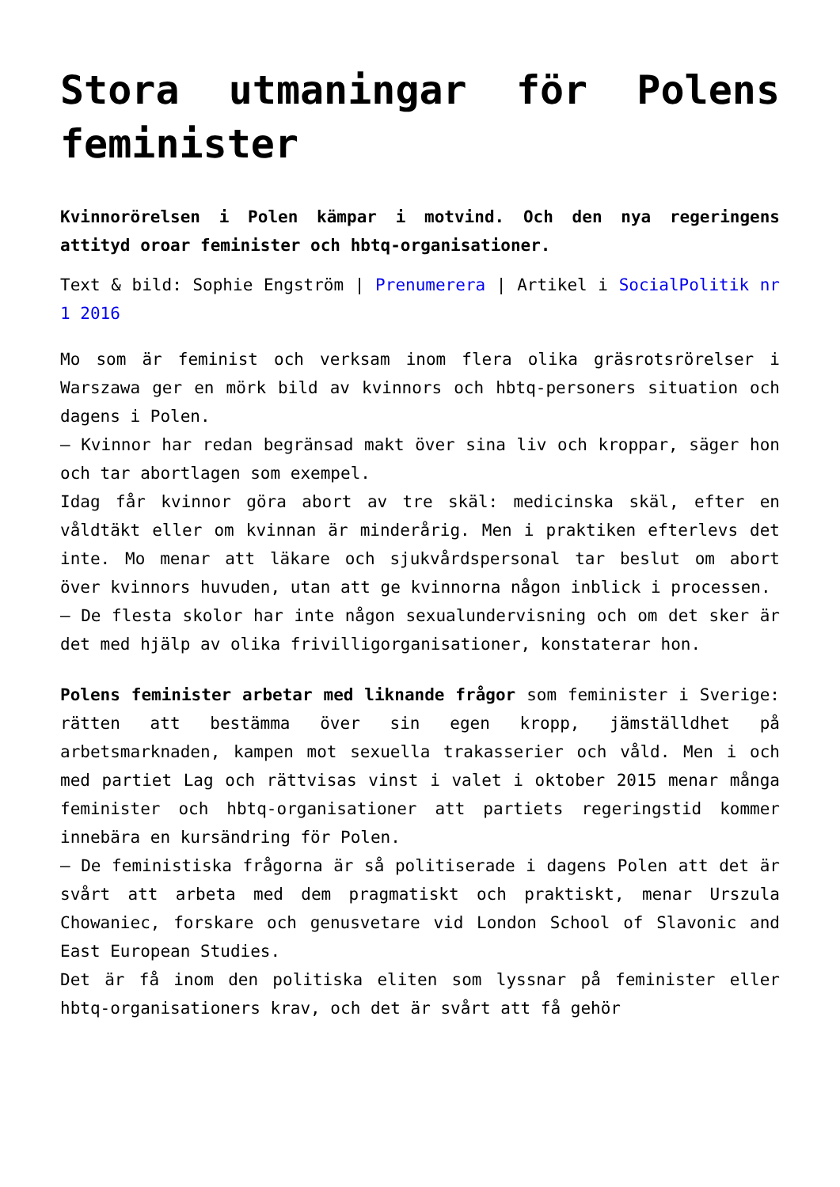Stora utmaningar för Polens feminister
Kvinnorörelsen i Polen kämpar i motvind. Och den nya regeringens attityd oroar feminister och hbtq-organisationer.
Text & bild: Sophie Engström | Prenumerera | Artikel i SocialPolitik nr 1 2016
Mo som är feminist och verksam inom flera olika gräsrotsrörelser i Warszawa ger en mörk bild av kvinnors och hbtq-personers situation och dagens i Polen.
– Kvinnor har redan begränsad makt över sina liv och kroppar, säger hon och tar abortlagen som exempel.
Idag får kvinnor göra abort av tre skäl: medicinska skäl, efter en våldtäkt eller om kvinnan är minderårig. Men i praktiken efterlevs det inte. Mo menar att läkare och sjukvårdspersonal tar beslut om abort över kvinnors huvuden, utan att ge kvinnorna någon inblick i processen.
– De flesta skolor har inte någon sexualundervisning och om det sker är det med hjälp av olika frivilligorganisationer, konstaterar hon.
Polens feminister arbetar med liknande frågor som feminister i Sverige: rätten att bestämma över sin egen kropp, jämställdhet på arbetsmarknaden, kampen mot sexuella trakasserier och våld. Men i och med partiet Lag och rättvisas vinst i valet i oktober 2015 menar många feminister och hbtq-organisationer att partiets regeringstid kommer innebära en kursändring för Polen.
– De feministiska frågorna är så politiserade i dagens Polen att det är svårt att arbeta med dem pragmatiskt och praktiskt, menar Urszula Chowaniec, forskare och genusvetare vid London School of Slavonic and East European Studies.
Det är få inom den politiska eliten som lyssnar på feminister eller hbtq-organisationers krav, och det är svårt att få gehör